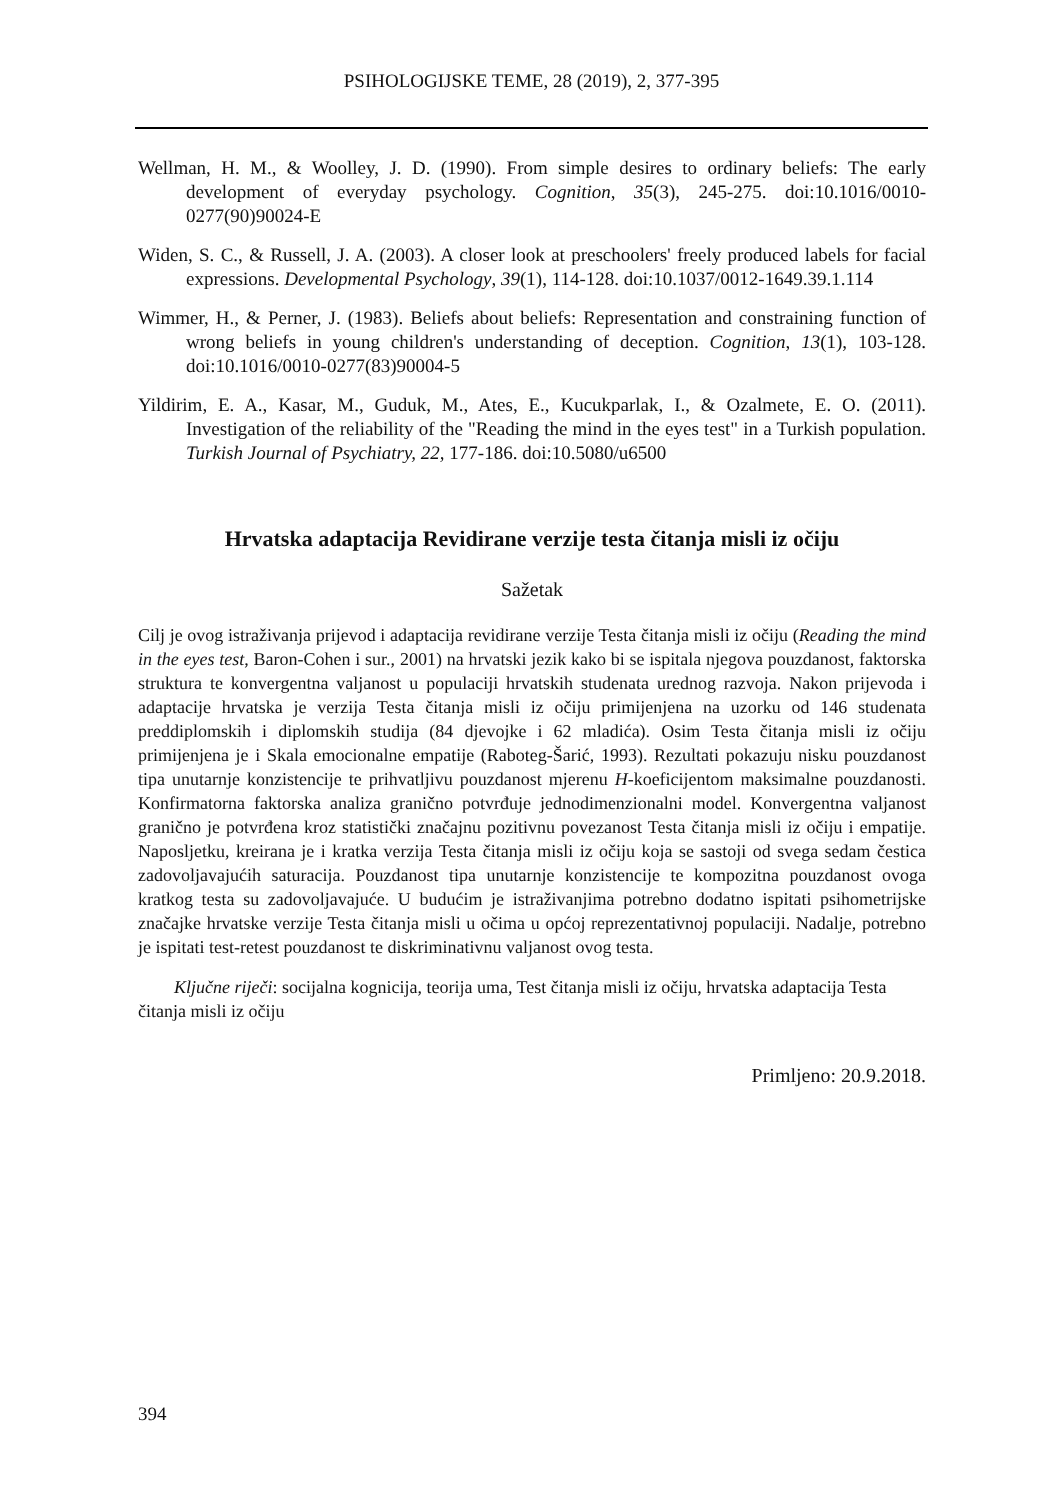PSIHOLOGIJSKE TEME, 28 (2019), 2, 377-395
Wellman, H. M., & Woolley, J. D. (1990). From simple desires to ordinary beliefs: The early development of everyday psychology. Cognition, 35(3), 245-275. doi:10.1016/0010-0277(90)90024-E
Widen, S. C., & Russell, J. A. (2003). A closer look at preschoolers' freely produced labels for facial expressions. Developmental Psychology, 39(1), 114-128. doi:10.1037/0012-1649.39.1.114
Wimmer, H., & Perner, J. (1983). Beliefs about beliefs: Representation and constraining function of wrong beliefs in young children's understanding of deception. Cognition, 13(1), 103-128. doi:10.1016/0010-0277(83)90004-5
Yildirim, E. A., Kasar, M., Guduk, M., Ates, E., Kucukparlak, I., & Ozalmete, E. O. (2011). Investigation of the reliability of the "Reading the mind in the eyes test" in a Turkish population. Turkish Journal of Psychiatry, 22, 177-186. doi:10.5080/u6500
Hrvatska adaptacija Revidirane verzije testa čitanja misli iz očiju
Sažetak
Cilj je ovog istraživanja prijevod i adaptacija revidirane verzije Testa čitanja misli iz očiju (Reading the mind in the eyes test, Baron-Cohen i sur., 2001) na hrvatski jezik kako bi se ispitala njegova pouzdanost, faktorska struktura te konvergentna valjanost u populaciji hrvatskih studenata urednog razvoja. Nakon prijevoda i adaptacije hrvatska je verzija Testa čitanja misli iz očiju primijenjena na uzorku od 146 studenata preddiplomskih i diplomskih studija (84 djevojke i 62 mladića). Osim Testa čitanja misli iz očiju primijenjena je i Skala emocionalne empatije (Raboteg-Šarić, 1993). Rezultati pokazuju nisku pouzdanost tipa unutarnje konzistencije te prihvatljivu pouzdanost mjerenu H-koeficijentom maksimalne pouzdanosti. Konfirmatorna faktorska analiza granično potvrđuje jednodimenzionalni model. Konvergentna valjanost granično je potvrđena kroz statistički značajnu pozitivnu povezanost Testa čitanja misli iz očiju i empatije. Naposljetku, kreirana je i kratka verzija Testa čitanja misli iz očiju koja se sastoji od svega sedam čestica zadovoljavajućih saturacija. Pouzdanost tipa unutarnje konzistencije te kompozitna pouzdanost ovoga kratkog testa su zadovoljavajuće. U budućim je istraživanjima potrebno dodatno ispitati psihometrijske značajke hrvatske verzije Testa čitanja misli u očima u općoj reprezentativnoj populaciji. Nadalje, potrebno je ispitati test-retest pouzdanost te diskriminativnu valjanost ovog testa.
Ključne riječi: socijalna kognicija, teorija uma, Test čitanja misli iz očiju, hrvatska adaptacija Testa čitanja misli iz očiju
Primljeno: 20.9.2018.
394